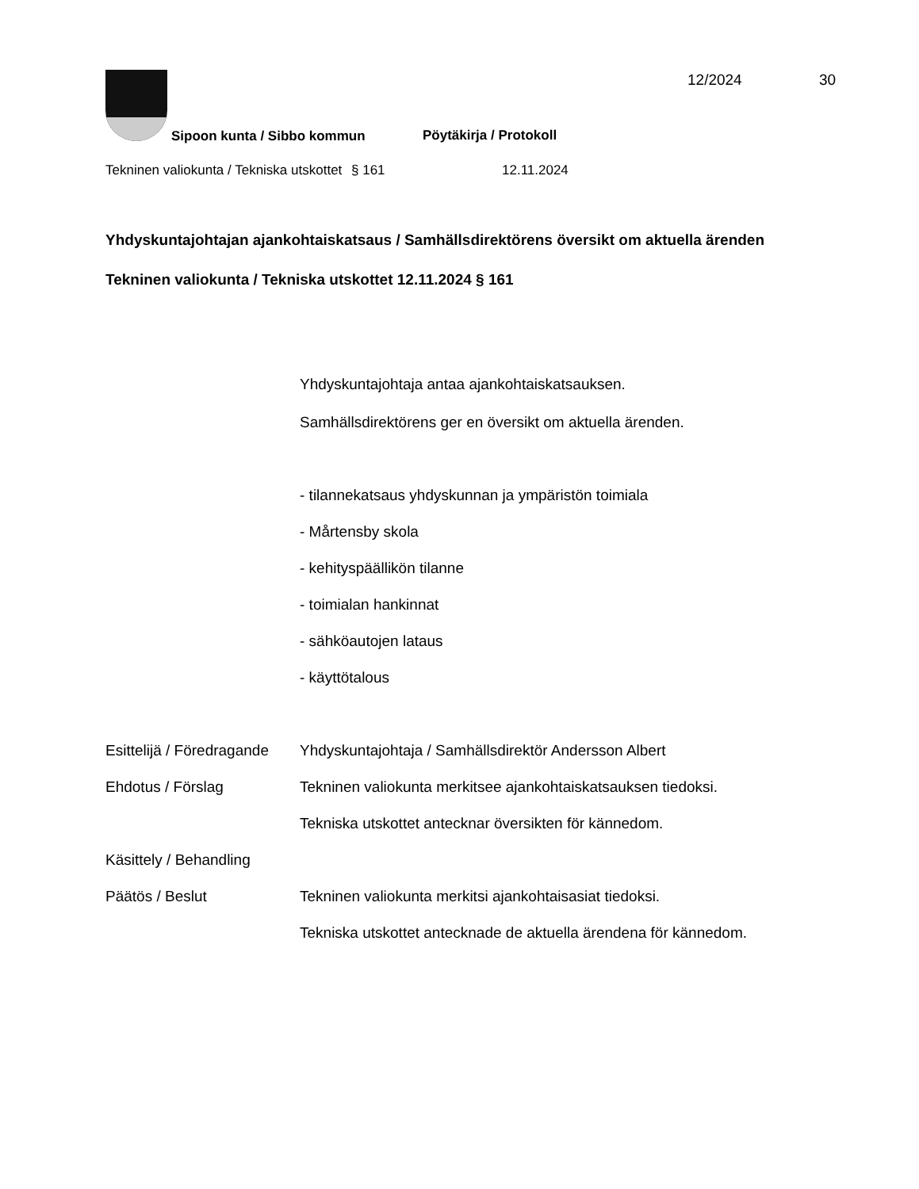12/2024 30
Sipoon kunta / Sibbo kommun Pöytäkirja / Protokoll
Tekninen valiokunta / Tekniska utskottet
§ 161 12.11.2024
Yhdyskuntajohtajan ajankohtaiskatsaus / Samhällsdirektörens översikt om aktuella ärenden
Tekninen valiokunta / Tekniska utskottet 12.11.2024 § 161
Yhdyskuntajohtaja antaa ajankohtaiskatsauksen.
Samhällsdirektörens ger en översikt om aktuella ärenden.
- tilannekatsaus yhdyskunnan ja ympäristön toimiala
- Mårtensby skola
- kehityspäällikön tilanne
- toimialan hankinnat
- sähköautojen lataus
- käyttötalous
Esittelijä / Föredragande
Yhdyskuntajohtaja / Samhällsdirektör Andersson Albert
Ehdotus / Förslag Tekninen valiokunta merkitsee ajankohtaiskatsauksen tiedoksi.
Tekniska utskottet antecknar översikten för kännedom.
Käsittely / Behandling
Päätös / Beslut Tekninen valiokunta merkitsi ajankohtaisasiat tiedoksi.
Tekniska utskottet antecknade de aktuella ärendena för kännedom.